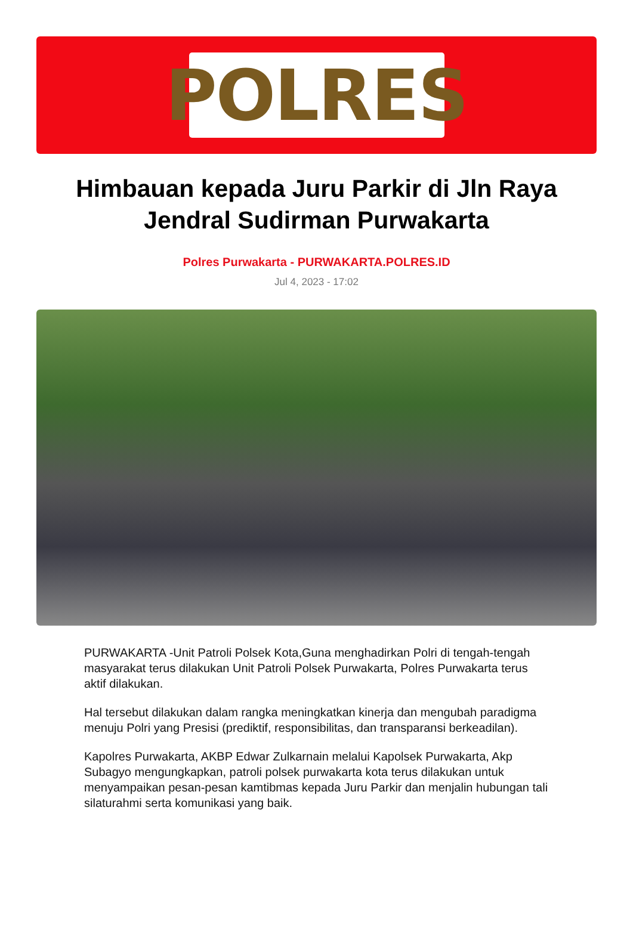POLRES
Himbauan kepada Juru Parkir di Jln Raya Jendral Sudirman Purwakarta
Polres Purwakarta - PURWAKARTA.POLRES.ID
Jul 4, 2023 - 17:02
PURWAKARTA -Unit Patroli Polsek Kota,Guna menghadirkan Polri di tengah-tengah masyarakat terus dilakukan Unit Patroli Polsek Purwakarta, Polres Purwakarta terus aktif dilakukan.
Hal tersebut dilakukan dalam rangka meningkatkan kinerja dan mengubah paradigma menuju Polri yang Presisi (prediktif, responsibilitas, dan transparansi berkeadilan).
Kapolres Purwakarta, AKBP Edwar Zulkarnain melalui Kapolsek Purwakarta, Akp Subagyo mengungkapkan, patroli polsek purwakarta kota terus dilakukan untuk menyampaikan pesan-pesan kamtibmas kepada Juru Parkir dan menjalin hubungan tali silaturahmi serta komunikasi yang baik.